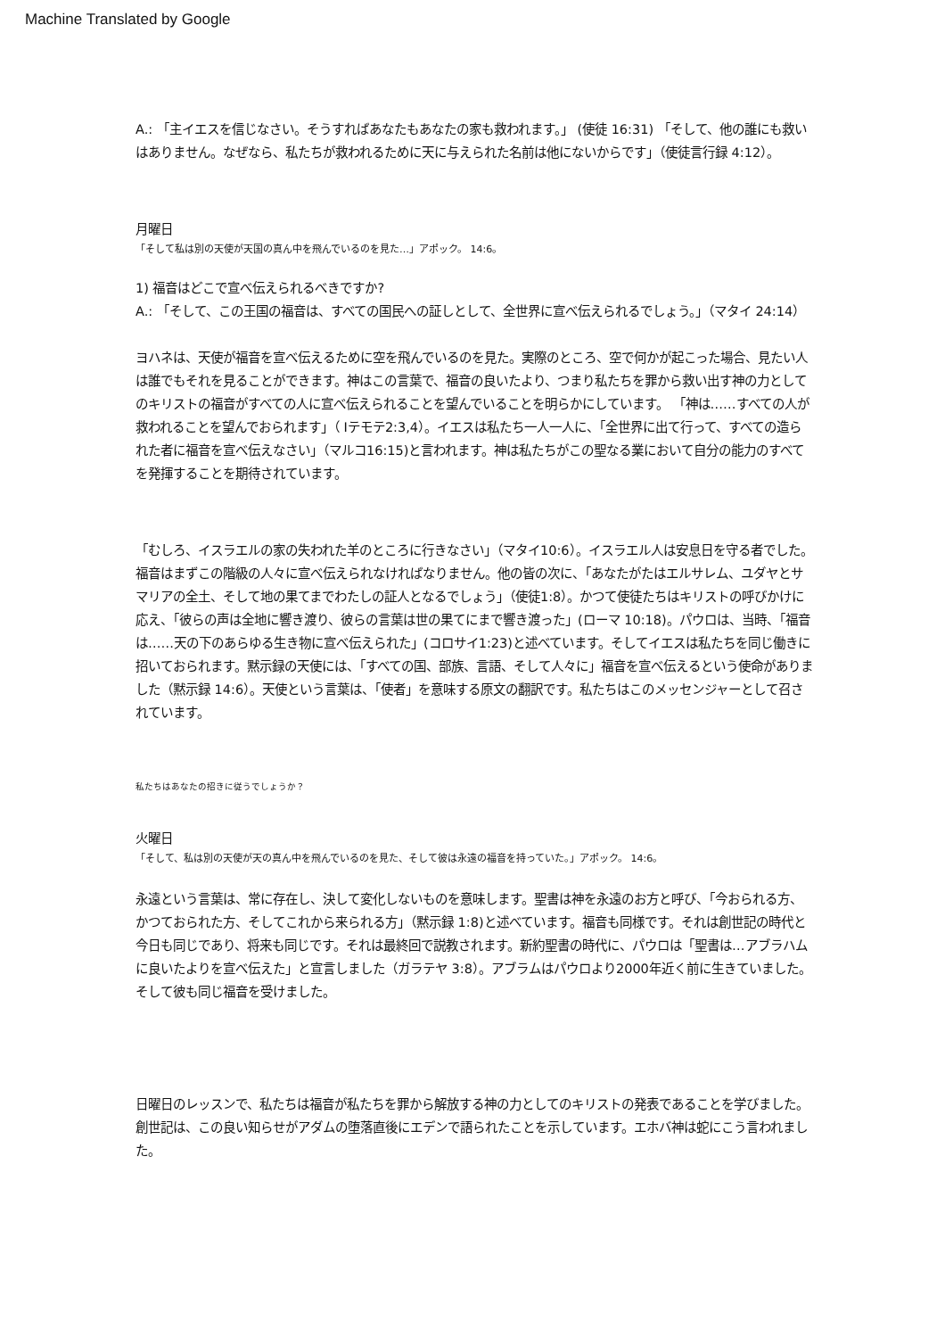Machine Translated by Google
A.: 「主イエスを信じなさい。そうすればあなたもあなたの家も救われます。」 (使徒 16:31) 「そして、他の誰にも救いはありません。なぜなら、私たちが救われるために天に与えられた名前は他にないからです」（使徒言行録 4:12）。
月曜日
「そして私は別の天使が天国の真ん中を飛んでいるのを見た…」アポック。 14:6。
1) 福音はどこで宣べ伝えられるべきですか?
A.: 「そして、この王国の福音は、すべての国民への証しとして、全世界に宣べ伝えられるでしょう。」（マタイ 24:14）
ヨハネは、天使が福音を宣べ伝えるために空を飛んでいるのを見た。実際のところ、空で何かが起こった場合、見たい人は誰でもそれを見ることができます。神はこの言葉で、福音の良いたより、つまり私たちを罪から救い出す神の力としてのキリストの福音がすべての人に宣べ伝えられることを望んでいることを明らかにしています。 「神は……すべての人が救われることを望んでおられます」（ Iテモテ2:3,4）。イエスは私たち一人一人に、「全世界に出て行って、すべての造られた者に福音を宣べ伝えなさい」（マルコ16:15)と言われます。神は私たちがこの聖なる業において自分の能力のすべてを発揮することを期待されています。
「むしろ、イスラエルの家の失われた羊のところに行きなさい」（マタイ10:6）。イスラエル人は安息日を守る者でした。福音はまずこの階級の人々に宣べ伝えられなければなりません。他の皆の次に、「あなたがたはエルサレム、ユダヤとサマリアの全土、そして地の果てまでわたしの証人となるでしょう」（使徒1:8）。かつて使徒たちはキリストの呼びかけに応え、「彼らの声は全地に響き渡り、彼らの言葉は世の果てにまで響き渡った」(ローマ 10:18)。パウロは、当時、「福音は……天の下のあらゆる生き物に宣べ伝えられた」(コロサイ1:23)と述べています。そしてイエスは私たちを同じ働きに招いておられます。黙示録の天使には、「すべての国、部族、言語、そして人々に」福音を宣べ伝えるという使命がありました（黙示録 14:6）。天使という言葉は、「使者」を意味する原文の翻訳です。私たちはこのメッセンジャーとして召されています。
私たちはあなたの招きに従うでしょうか？
火曜日
「そして、私は別の天使が天の真ん中を飛んでいるのを見た、そして彼は永遠の福音を持っていた。」アポック。 14:6。
永遠という言葉は、常に存在し、決して変化しないものを意味します。聖書は神を永遠のお方と呼び、「今おられる方、かつておられた方、そしてこれから来られる方」（黙示録 1:8)と述べています。福音も同様です。それは創世記の時代と今日も同じであり、将来も同じです。それは最終回で説教されます。新約聖書の時代に、パウロは「聖書は…アブラハムに良いたよりを宣べ伝えた」と宣言しました（ガラテヤ 3:8）。アブラムはパウロより2000年近く前に生きていました。そして彼も同じ福音を受けました。
日曜日のレッスンで、私たちは福音が私たちを罪から解放する神の力としてのキリストの発表であることを学びました。創世記は、この良い知らせがアダムの堕落直後にエデンで語られたことを示しています。エホバ神は蛇にこう言われました。